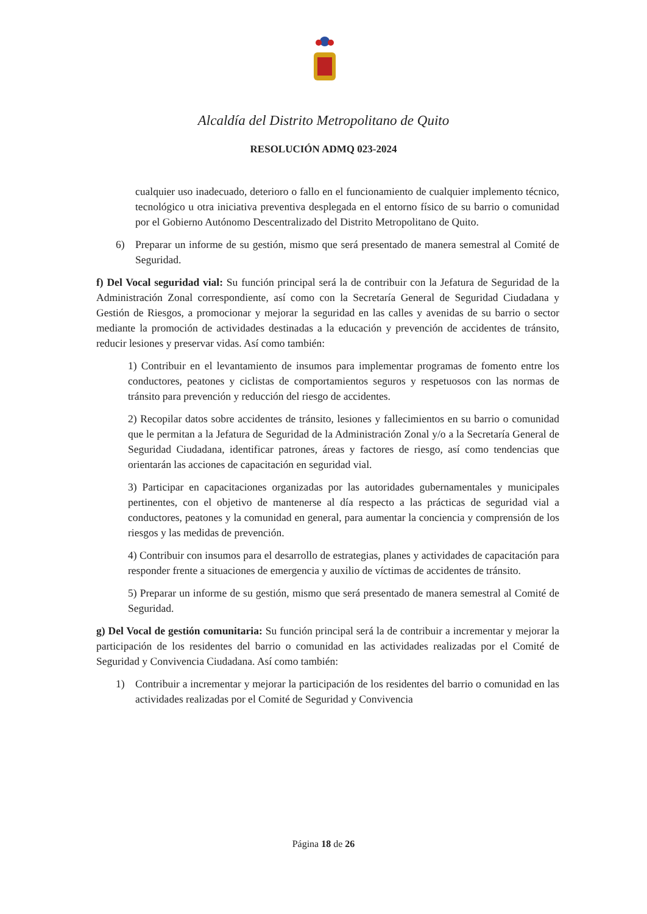Alcaldía del Distrito Metropolitano de Quito
RESOLUCIÓN ADMQ 023-2024
cualquier uso inadecuado, deterioro o fallo en el funcionamiento de cualquier implemento técnico, tecnológico u otra iniciativa preventiva desplegada en el entorno físico de su barrio o comunidad por el Gobierno Autónomo Descentralizado del Distrito Metropolitano de Quito.
6) Preparar un informe de su gestión, mismo que será presentado de manera semestral al Comité de Seguridad.
f) Del Vocal seguridad vial: Su función principal será la de contribuir con la Jefatura de Seguridad de la Administración Zonal correspondiente, así como con la Secretaría General de Seguridad Ciudadana y Gestión de Riesgos, a promocionar y mejorar la seguridad en las calles y avenidas de su barrio o sector mediante la promoción de actividades destinadas a la educación y prevención de accidentes de tránsito, reducir lesiones y preservar vidas. Así como también:
1) Contribuir en el levantamiento de insumos para implementar programas de fomento entre los conductores, peatones y ciclistas de comportamientos seguros y respetuosos con las normas de tránsito para prevención y reducción del riesgo de accidentes.
2) Recopilar datos sobre accidentes de tránsito, lesiones y fallecimientos en su barrio o comunidad que le permitan a la Jefatura de Seguridad de la Administración Zonal y/o a la Secretaría General de Seguridad Ciudadana, identificar patrones, áreas y factores de riesgo, así como tendencias que orientarán las acciones de capacitación en seguridad vial.
3) Participar en capacitaciones organizadas por las autoridades gubernamentales y municipales pertinentes, con el objetivo de mantenerse al día respecto a las prácticas de seguridad vial a conductores, peatones y la comunidad en general, para aumentar la conciencia y comprensión de los riesgos y las medidas de prevención.
4) Contribuir con insumos para el desarrollo de estrategias, planes y actividades de capacitación para responder frente a situaciones de emergencia y auxilio de víctimas de accidentes de tránsito.
5) Preparar un informe de su gestión, mismo que será presentado de manera semestral al Comité de Seguridad.
g) Del Vocal de gestión comunitaria: Su función principal será la de contribuir a incrementar y mejorar la participación de los residentes del barrio o comunidad en las actividades realizadas por el Comité de Seguridad y Convivencia Ciudadana. Así como también:
1) Contribuir a incrementar y mejorar la participación de los residentes del barrio o comunidad en las actividades realizadas por el Comité de Seguridad y Convivencia
Página 18 de 26